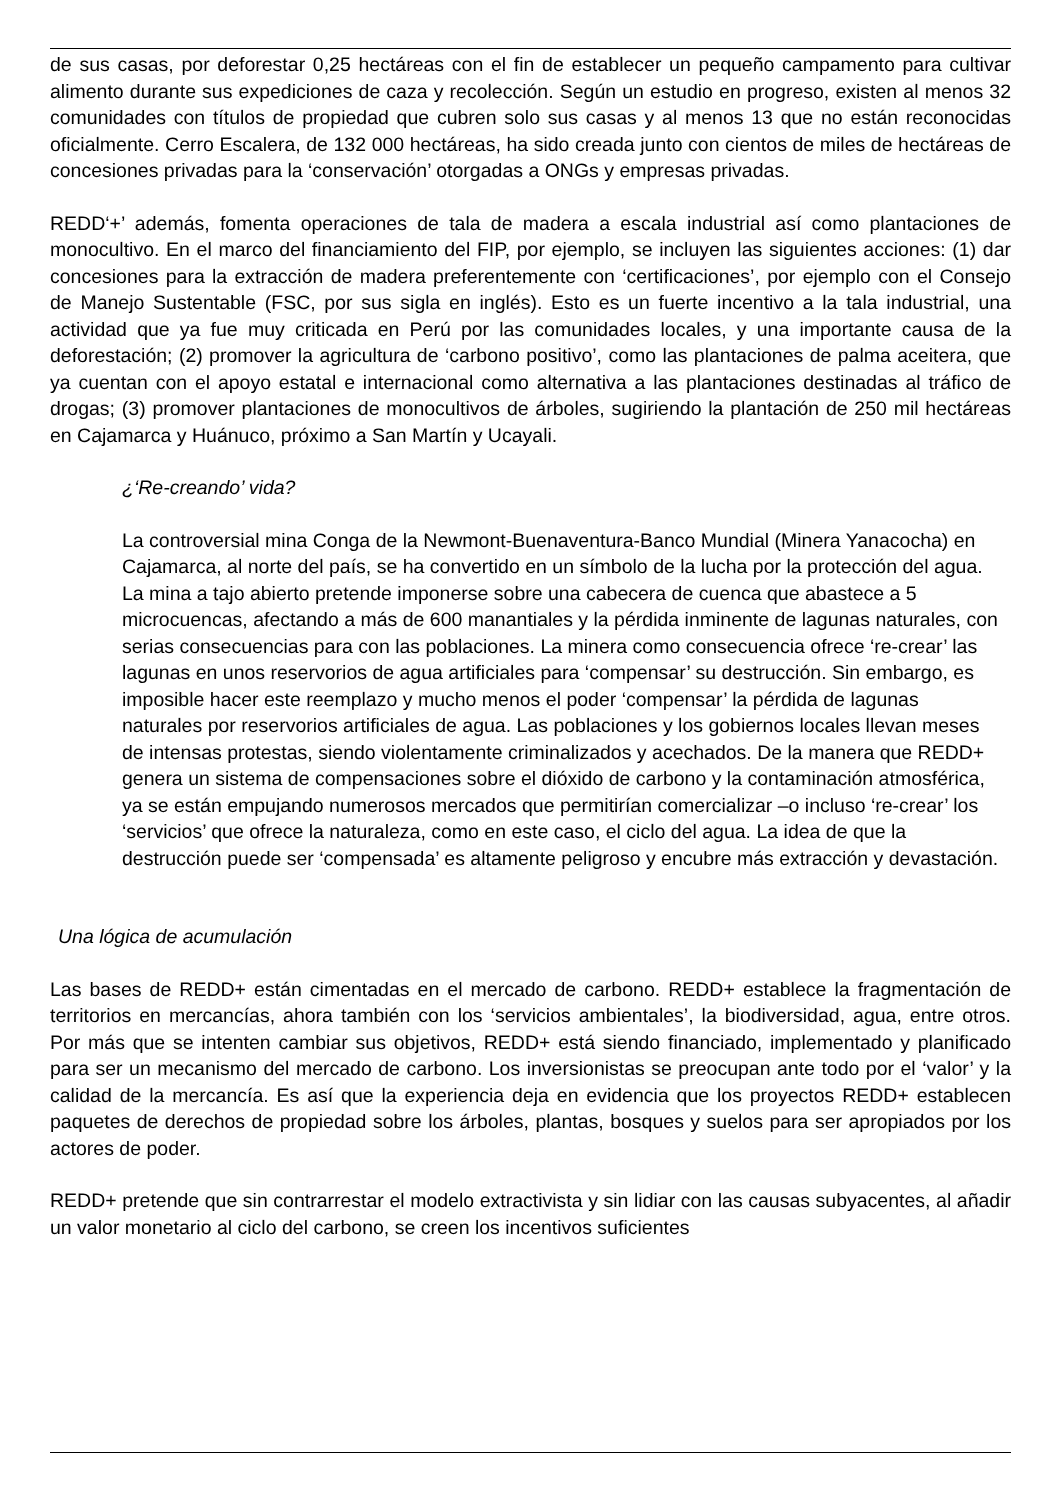de sus casas, por deforestar 0,25 hectáreas con el fin de establecer un pequeño campamento para cultivar alimento durante sus expediciones de caza y recolección. Según un estudio en progreso, existen al menos 32 comunidades con títulos de propiedad que cubren solo sus casas y al menos 13 que no están reconocidas oficialmente. Cerro Escalera, de 132 000 hectáreas, ha sido creada junto con cientos de miles de hectáreas de concesiones privadas para la ‘conservación’ otorgadas a ONGs y empresas privadas.
REDD‘+’ además, fomenta operaciones de tala de madera a escala industrial así como plantaciones de monocultivo. En el marco del financiamiento del FIP, por ejemplo, se incluyen las siguientes acciones: (1) dar concesiones para la extracción de madera preferentemente con ‘certificaciones’, por ejemplo con el Consejo de Manejo Sustentable (FSC, por sus sigla en inglés). Esto es un fuerte incentivo a la tala industrial, una actividad que ya fue muy criticada en Perú por las comunidades locales, y una importante causa de la deforestación; (2) promover la agricultura de ‘carbono positivo’, como las plantaciones de palma aceitera, que ya cuentan con el apoyo estatal e internacional como alternativa a las plantaciones destinadas al tráfico de drogas; (3) promover plantaciones de monocultivos de árboles, sugiriendo la plantación de 250 mil hectáreas en Cajamarca y Huánuco, próximo a San Martín y Ucayali.
¿‘Re-creando’ vida?
La controversial mina Conga de la Newmont-Buenaventura-Banco Mundial (Minera Yanacocha) en Cajamarca, al norte del país, se ha convertido en un símbolo de la lucha por la protección del agua. La mina a tajo abierto pretende imponerse sobre una cabecera de cuenca que abastece a 5 microcuencas, afectando a más de 600 manantiales y la pérdida inminente de lagunas naturales, con serias consecuencias para con las poblaciones. La minera como consecuencia ofrece ‘re-crear’ las lagunas en unos reservorios de agua artificiales para ‘compensar’ su destrucción. Sin embargo, es imposible hacer este reemplazo y mucho menos el poder ‘compensar’ la pérdida de lagunas naturales por reservorios artificiales de agua. Las poblaciones y los gobiernos locales llevan meses de intensas protestas, siendo violentamente criminalizados y acechados. De la manera que REDD+ genera un sistema de compensaciones sobre el dióxido de carbono y la contaminación atmosférica, ya se están empujando numerosos mercados que permitirían comercializar –o incluso ‘re-crear’ los ‘servicios’ que ofrece la naturaleza, como en este caso, el ciclo del agua. La idea de que la destrucción puede ser ‘compensada’ es altamente peligroso y encubre más extracción y devastación.
Una lógica de acumulación
Las bases de REDD+ están cimentadas en el mercado de carbono. REDD+ establece la fragmentación de territorios en mercancías, ahora también con los ‘servicios ambientales’, la biodiversidad, agua, entre otros. Por más que se intenten cambiar sus objetivos, REDD+ está siendo financiado, implementado y planificado para ser un mecanismo del mercado de carbono. Los inversionistas se preocupan ante todo por el ‘valor’ y la calidad de la mercancía. Es así que la experiencia deja en evidencia que los proyectos REDD+ establecen paquetes de derechos de propiedad sobre los árboles, plantas, bosques y suelos para ser apropiados por los actores de poder.
REDD+ pretende que sin contrarrestar el modelo extractivista y sin lidiar con las causas subyacentes, al añadir un valor monetario al ciclo del carbono, se creen los incentivos suficientes